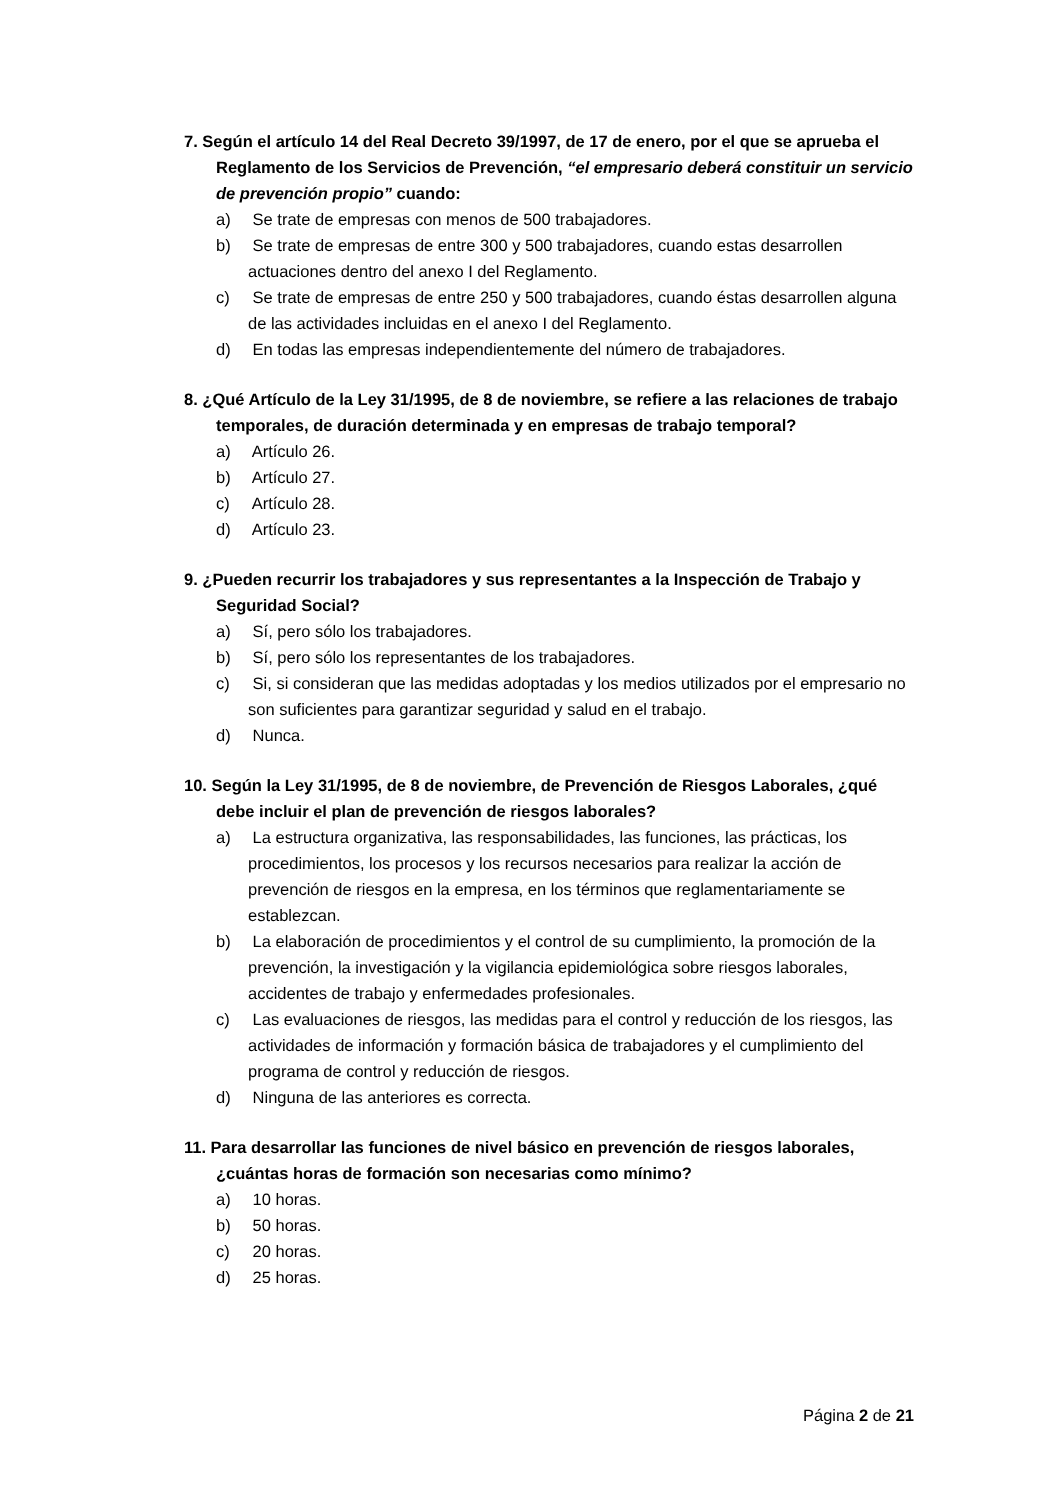7. Según el artículo 14 del Real Decreto 39/1997, de 17 de enero, por el que se aprueba el Reglamento de los Servicios de Prevención, “el empresario deberá constituir un servicio de prevención propio” cuando:
a) Se trate de empresas con menos de 500 trabajadores.
b) Se trate de empresas de entre 300 y 500 trabajadores, cuando estas desarrollen actuaciones dentro del anexo I del Reglamento.
c) Se trate de empresas de entre 250 y 500 trabajadores, cuando éstas desarrollen alguna de las actividades incluidas en el anexo I del Reglamento.
d) En todas las empresas independientemente del número de trabajadores.
8. ¿Qué Artículo de la Ley 31/1995, de 8 de noviembre, se refiere a las relaciones de trabajo temporales, de duración determinada y en empresas de trabajo temporal?
a) Artículo 26.
b) Artículo 27.
c) Artículo 28.
d) Artículo 23.
9. ¿Pueden recurrir los trabajadores y sus representantes a la Inspección de Trabajo y Seguridad Social?
a) Sí, pero sólo los trabajadores.
b) Sí, pero sólo los representantes de los trabajadores.
c) Si, si consideran que las medidas adoptadas y los medios utilizados por el empresario no son suficientes para garantizar seguridad y salud en el trabajo.
d) Nunca.
10. Según la Ley 31/1995, de 8 de noviembre, de Prevención de Riesgos Laborales, ¿qué debe incluir el plan de prevención de riesgos laborales?
a) La estructura organizativa, las responsabilidades, las funciones, las prácticas, los procedimientos, los procesos y los recursos necesarios para realizar la acción de prevención de riesgos en la empresa, en los términos que reglamentariamente se establezcan.
b) La elaboración de procedimientos y el control de su cumplimiento, la promoción de la prevención, la investigación y la vigilancia epidemiológica sobre riesgos laborales, accidentes de trabajo y enfermedades profesionales.
c) Las evaluaciones de riesgos, las medidas para el control y reducción de los riesgos, las actividades de información y formación básica de trabajadores y el cumplimiento del programa de control y reducción de riesgos.
d) Ninguna de las anteriores es correcta.
11. Para desarrollar las funciones de nivel básico en prevención de riesgos laborales, ¿cuántas horas de formación son necesarias como mínimo?
a) 10 horas.
b) 50 horas.
c) 20 horas.
d) 25 horas.
Página 2 de 21